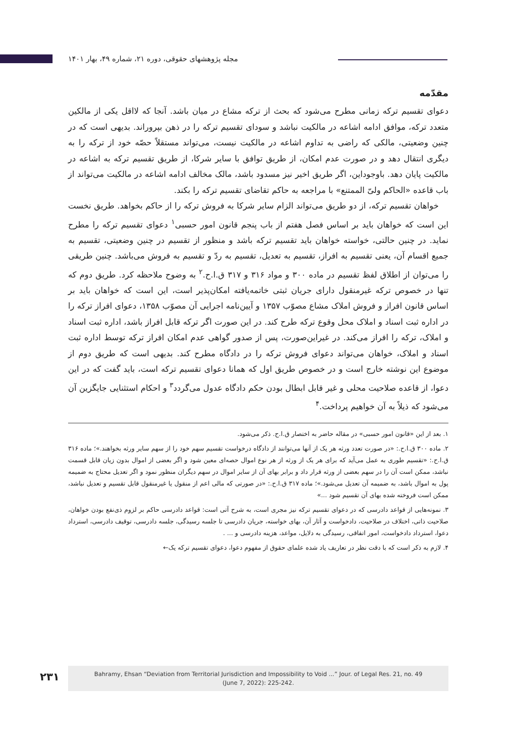مجله پژوهشهای حقوقی، دوره ۲۱، شماره ۴۹، بهار ۱۴۰۱
مقدّمه
دعوای تقسیم ترکه زمانی مطرح می‌شود که بحث از ترکه مشاع در میان باشد. آنجا که لااقل یکی از مالکین متعدد ترکه، موافق ادامه اشاعه در مالکیت نباشد و سودای تقسیم ترکه را در ذهن بپروراند. بدیهی است که در چنین وضعیتی، مالکی که راضی به تداوم اشاعه در مالکیت نیست، می‌تواند مستقلاً حصّه خود از ترکه را به دیگری انتقال دهد و در صورت عدم امکان، از طریق توافق با سایر شرکا، از طریق تقسیم ترکه به اشاعه در مالکیت پایان دهد. باوجوداین، اگر طریق اخیر نیز مسدود باشد، مالک مخالف ادامه اشاعه در مالکیت می‌تواند از باب قاعده «الحاکم ولیّ الممتنع» با مراجعه به حاکم تقاضای تقسیم ترکه را بکند.
خواهان تقسیم ترکه، از دو طریق می‌تواند الزام سایر شرکا به فروش ترکه را از حاکم بخواهد. طریق نخست این است که خواهان باید بر اساس فصل هفتم از باب پنجم قانون امور حسبی<sup>۱</sup> دعوای تقسیم ترکه را مطرح نماید. در چنین حالتی، خواسته خواهان باید تقسیم ترکه باشد و منظور از تقسیم در چنین وضعیتی، تقسیم به جمیع اقسام آن، یعنی تقسیم به افراز، تقسیم به تعدیل، تقسیم به ردّ و تقسیم به فروش می‌باشد. چنین طریقی را می‌توان از اطلاق لفظ تقسیم در ماده ۳۰۰ و مواد ۳۱۶ و ۳۱۷ ق.ا.ح.<sup>۲</sup> به وضوح ملاحظه کرد. طریق دوم که تنها در خصوص ترکه غیرمنقول دارای جریان ثبتی خاتمه‌یافته امکان‌پذیر است، این است که خواهان باید بر اساس قانون افراز و فروش املاک مشاع مصوّب ۱۳۵۷ و آیین‌نامه اجرایی آن مصوّب ۱۳۵۸، دعوای افراز ترکه را در اداره ثبت اسناد و املاک محل وقوع ترکه طرح کند. در این صورت اگر ترکه قابل افراز باشد، اداره ثبت اسناد و املاک، ترکه را افراز می‌کند. در غیراین‌صورت، پس از صدور گواهی عدم امکان افراز ترکه توسط اداره ثبت اسناد و املاک، خواهان می‌تواند دعوای فروش ترکه را در دادگاه مطرح کند. بدیهی است که طریق دوم از موضوع این نوشته خارج است و در خصوص طریق اول که همانا دعوای تقسیم ترکه است، باید گفت که در این دعوا، از قاعده صلاحیت محلی و غیر قابل ابطال بودن حکم دادگاه عدول می‌گردد<sup>۳</sup> و احکام استثنایی جایگزین آن می‌شود که ذیلاً به آن خواهیم پرداخت.<sup>۴</sup>
۱. بعد از این «قانون امور حسبی» در مقاله حاضر به اختصار ق.ا.ح. ذکر می‌شود.
۲. ماده ۳۰۰ ق.ا.ح.: «در صورت تعدد ورثه هر یک از آنها می‌توانند از دادگاه درخواست تقسیم سهم خود را از سهم سایر ورثه بخواهند.»؛ ماده ۳۱۶ ق.ا.ح.: «تقسیم طوری به عمل می‌آید که برای هر یک از ورثه از هر نوع اموال حصه‌ای معین شود و اگر بعضی از اموال بدون زیان قابل قسمت نباشد، ممکن است آن را در سهم بعضی از ورثه قرار داد و برابر بهای آن از سایر اموال در سهم دیگران منظور نمود و اگر تعدیل محتاج به ضمیمه پول به اموال باشد، به ضمیمه آن تعدیل می‌شود.»؛ ماده ۳۱۷ ق.ا.ح.: «در صورتی که مالی اعم از منقول یا غیرمنقول قابل تقسیم و تعدیل نباشد، ممکن است فروخته شده بهای آن تقسیم شود ...»
۳. نمونه‌هایی از قواعد دادرسی که در دعوای تقسیم ترکه نیز مجری است، به شرح آتی است: قواعد دادرسی حاکم بر لزوم ذی‌نفع بودن خواهان، صلاحیت ذاتی، اختلاف در صلاحیت، دادخواست و آثار آن، بهای خواسته، جریان دادرسی تا جلسه رسیدگی، جلسه دادرسی، توقیف دادرسی، استرداد دعوا، استرداد دادخواست، امور اتفاقی، رسیدگی به دلایل، مواعد، هزینه دادرسی و ... .
۴. لازم به ذکر است که با دقت نظر در تعاریف یاد شده علمای حقوق از مفهوم دعوا، دعوای تقسیم ترکه یک←
۲۳۱
Bahramy, Ehsan “Deviation from Territorial Jurisdiction and Impossibility to Void ...” Jour. of Legal Res. 21, no. 49
(June 7, 2022): 225-242.